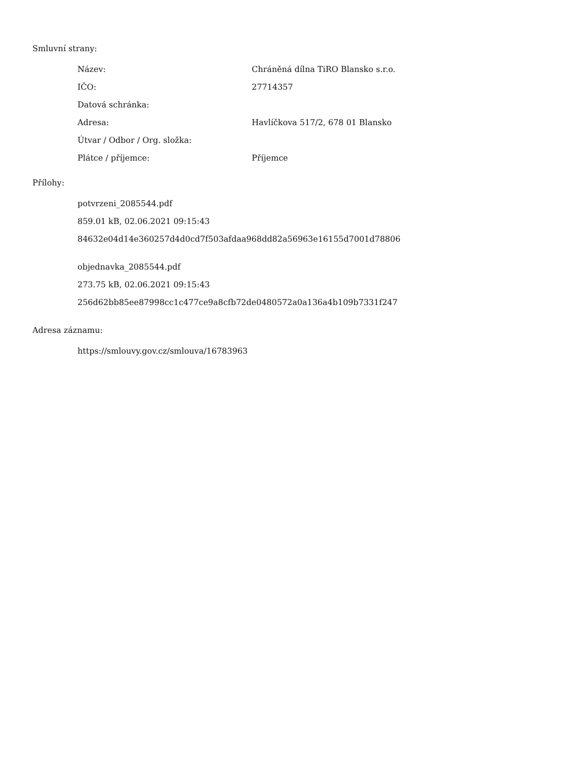Smluvní strany:
| Název: | Chráněná dílna TiRO Blansko s.r.o. |
| IČO: | 27714357 |
| Datová schránka: | |
| Adresa: | Havlíčkova 517/2, 678 01 Blansko |
| Útvar / Odbor / Org. složka: | |
| Plátce / příjemce: | Příjemce |
Přílohy:
potvrzeni_2085544.pdf
859.01 kB, 02.06.2021 09:15:43
84632e04d14e360257d4d0cd7f503afdaa968dd82a56963e16155d7001d78806
objednavka_2085544.pdf
273.75 kB, 02.06.2021 09:15:43
256d62bb85ee87998cc1c477ce9a8cfb72de0480572a0a136a4b109b7331f247
Adresa záznamu:
https://smlouvy.gov.cz/smlouva/16783963